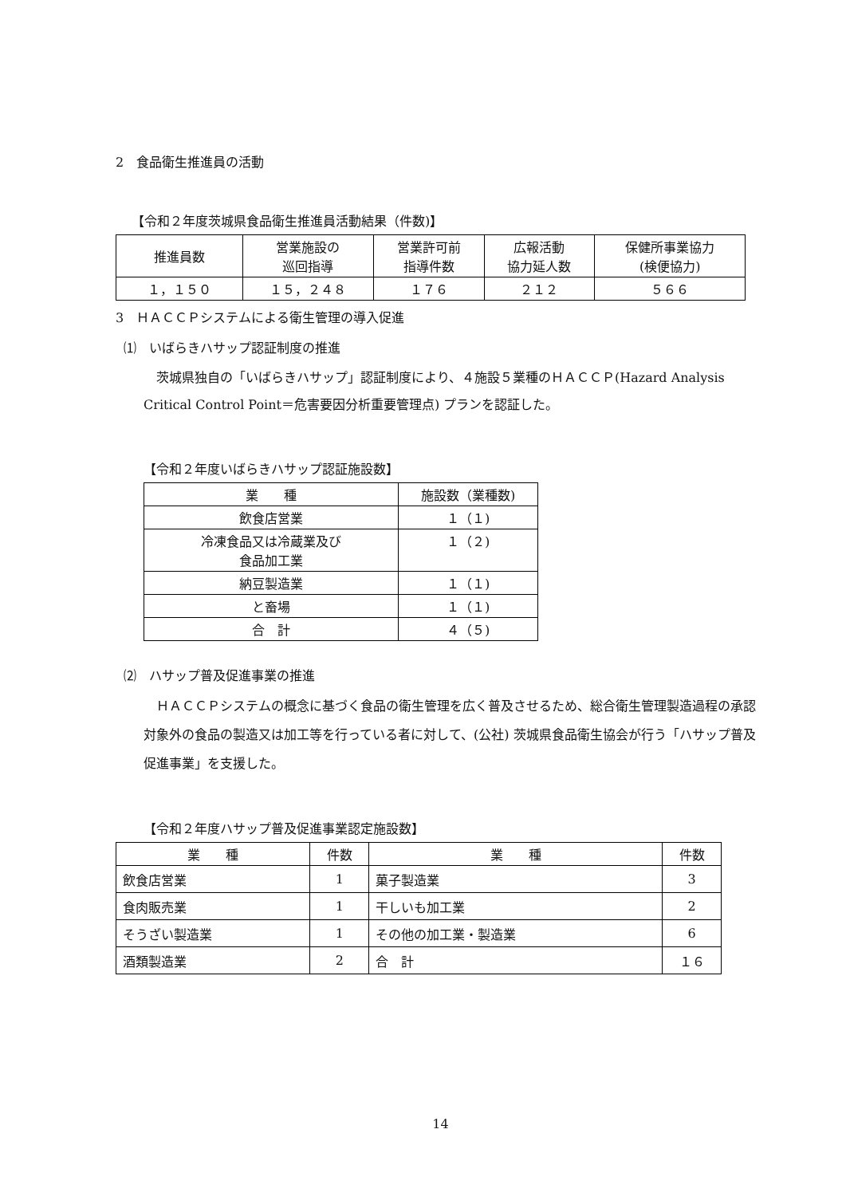2　食品衛生推進員の活動
【令和２年度茨城県食品衛生推進員活動結果（件数)】
| 推進員数 | 営業施設の 巡回指導 | 営業許可前 指導件数 | 広報活動 協力延人数 | 保健所事業協力 (検便協力) |
| --- | --- | --- | --- | --- |
| １，１５０ | １５，２４８ | １７６ | ２１２ | ５６６ |
3　ＨＡＣＣＰシステムによる衛生管理の導入促進
⑴　いばらきハサップ認証制度の推進
茨城県独自の「いばらきハサップ」認証制度により、４施設５業種のＨＡＣＣＰ(Hazard Analysis Critical Control Point＝危害要因分析重要管理点) プランを認証した。
【令和２年度いばらきハサップ認証施設数】
| 業 種 | 施設数（業種数) |
| --- | --- |
| 飲食店営業 | １（１) |
| 冷凍食品又は冷蔵業及び 食品加工業 | １（２) |
| 納豆製造業 | １（１) |
| と畜場 | １（１) |
| 合 計 | ４（５) |
⑵　ハサップ普及促進事業の推進
ＨＡＣＣＰシステムの概念に基づく食品の衛生管理を広く普及させるため、総合衛生管理製造過程の承認対象外の食品の製造又は加工等を行っている者に対して、(公社) 茨城県食品衛生協会が行う「ハサップ普及促進事業」を支援した。
【令和２年度ハサップ普及促進事業認定施設数】
| 業 種 | 件数 | 業 種 | 件数 |
| --- | --- | --- | --- |
| 飲食店営業 | 1 | 菓子製造業 | 3 |
| 食肉販売業 | 1 | 干しいも加工業 | 2 |
| そうざい製造業 | 1 | その他の加工業・製造業 | 6 |
| 酒類製造業 | 2 | 合 計 | １６ |
14